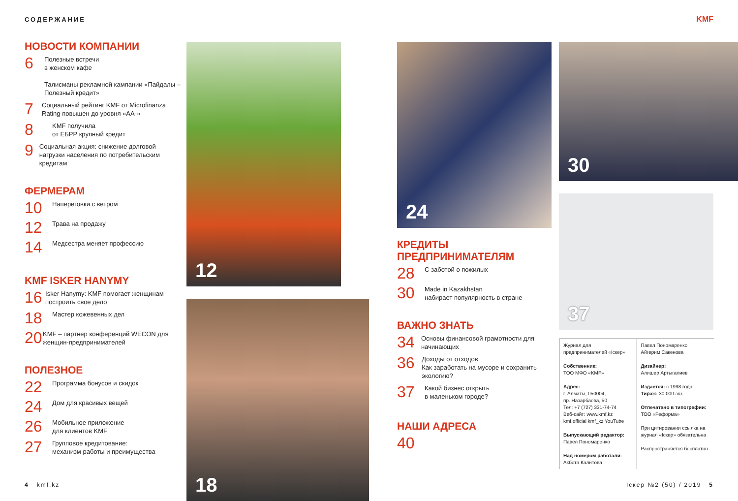СОДЕРЖАНИЕ KMF
НОВОСТИ КОМПАНИИ
6 Полезные встречи
в женском кафе
Талисманы рекламной кампании «Пайдалы – Полезный кредит»
7 Социальный рейтинг KMF от Microfinanza Rating повышен до уровня «АА-»
8 KMF получила
от ЕБРР крупный кредит
9 Социальная акция: снижение долговой нагрузки населения по потребительским кредитам
ФЕРМЕРАМ
10 Напереговки с ветром
12 Трава на продажу
14 Медсестра меняет профессию
KMF ISKER HANYMY
16 Isker Hanymy: KMF помогает женщинам построить свое дело
18 Мастер кожевенных дел
20 KMF – партнер конференций WECON для женщин-предпринимателей
ПОЛЕЗНОЕ
22 Программа бонусов и скидок
24 Дом для красивых вещей
26 Мобильное приложение
для клиентов KMF
27 Групповое кредитование:
механизм работы и преимущества
12
18
24 30
37
КРЕДИТЫ
ПРЕДПРИНИМАТЕЛЯМ
28 С заботой о пожилых
30 Made in Kazakhstan
набирает популярность в стране
ВАЖНО ЗНАТЬ
34 Основы финансовой грамотности для начинающих
36 Доходы от отходов
Как заработать на мусоре и сохранить экологию?
37 Какой бизнес открыть
в маленьком городе?
НАШИ АДРЕСА
40
Журнал для предпринимателей «Іскер»
Собственник:
ТОО МФО «KMF»
Адрес:
г. Алматы, 050004,
пр. Назарбаева, 50
Тел: +7 (727) 331-74-74
Веб-сайт: www.kmf.kz
kmf.official kmf_kz YouTube
Выпускающий редактор:
Павел Пономаренко
Над номером работали:
Акбота Калитова
Павел Пономаренко
Айгерим Сакенова
Дизайнер:
Алишер Артыгалиев
Издается: с 1998 года
Тираж: 30 000 экз.
Отпечатано в типографии:
ТОО «Реформа»
При цитировании ссылка на журнал «Іскер» обязательна
Распространяется бесплатно
4 kmf.kz Іскер №2 (50) / 2019 5